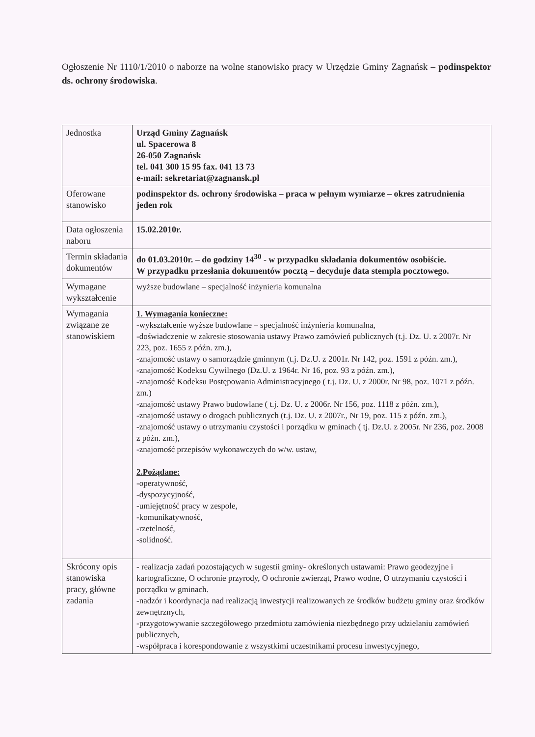Ogłoszenie Nr 1110/1/2010 o naborze na wolne stanowisko pracy w Urzędzie Gminy Zagnańsk – podinspektor ds. ochrony środowiska.
| Jednostka | Urząd Gminy Zagnańsk ul. Spacerowa 8 26-050 Zagnańsk tel. 041 300 15 95 fax. 041 13 73 e-mail: sekretariat@zagnansk.pl |
| Oferowane stanowisko | podinspektor ds. ochrony środowiska – praca w pełnym wymiarze – okres zatrudnienia jeden rok |
| Data ogłoszenia naboru | 15.02.2010r. |
| Termin składania dokumentów | do 01.03.2010r. – do godziny 14<sup>30</sup> - w przypadku składania dokumentów osobiście. W przypadku przesłania dokumentów pocztą – decyduje data stempla pocztowego. |
| Wymagane wykształcenie | wyższe budowlane – specjalność inżynieria komunalna |
| Wymagania związane ze stanowiskiem | 1. Wymagania konieczne: -wykształcenie wyższe budowlane – specjalność inżynieria komunalna, -doświadczenie w zakresie stosowania ustawy Prawo zamówień publicznych (t.j. Dz. U. z 2007r. Nr 223, poz. 1655 z późn. zm.), -znajomość ustawy o samorządzie gminnym (t.j. Dz.U. z 2001r. Nr 142, poz. 1591 z późn. zm.), -znajomość Kodeksu Cywilnego (Dz.U. z 1964r. Nr 16, poz. 93 z późn. zm.), -znajomość Kodeksu Postępowania Administracyjnego ( t.j. Dz. U. z 2000r. Nr 98, poz. 1071 z późn. zm.) -znajomość ustawy Prawo budowlane ( t.j. Dz. U. z 2006r. Nr 156, poz. 1118 z późn. zm.), -znajomość ustawy o drogach publicznych (t.j. Dz. U. z 2007r., Nr 19, poz. 115 z późn. zm.), -znajomość ustawy o utrzymaniu czystości i porządku w gminach ( tj. Dz.U. z 2005r. Nr 236, poz. 2008 z późn. zm.), -znajomość przepisów wykonawczych do w/w. ustaw, 2.Pożądane: -operatywność, -dyspozycyjność, -umiejętność pracy w zespole, -komunikatywność, -rzetelność, -solidność. |
| Skrócony opis stanowiska pracy, główne zadania | - realizacja zadań pozostających w sugestii gminy- określonych ustawami: Prawo geodezyjne i kartograficzne, O ochronie przyrody, O ochronie zwierząt, Prawo wodne, O utrzymaniu czystości i porządku w gminach. -nadzór i koordynacja nad realizacją inwestycji realizowanych ze środków budżetu gminy oraz środków zewnętrznych, -przygotowywanie szczegółowego przedmiotu zamówienia niezbędnego przy udzielaniu zamówień publicznych, -współpraca i korespondowanie z wszystkimi uczestnikami procesu inwestycyjnego, |